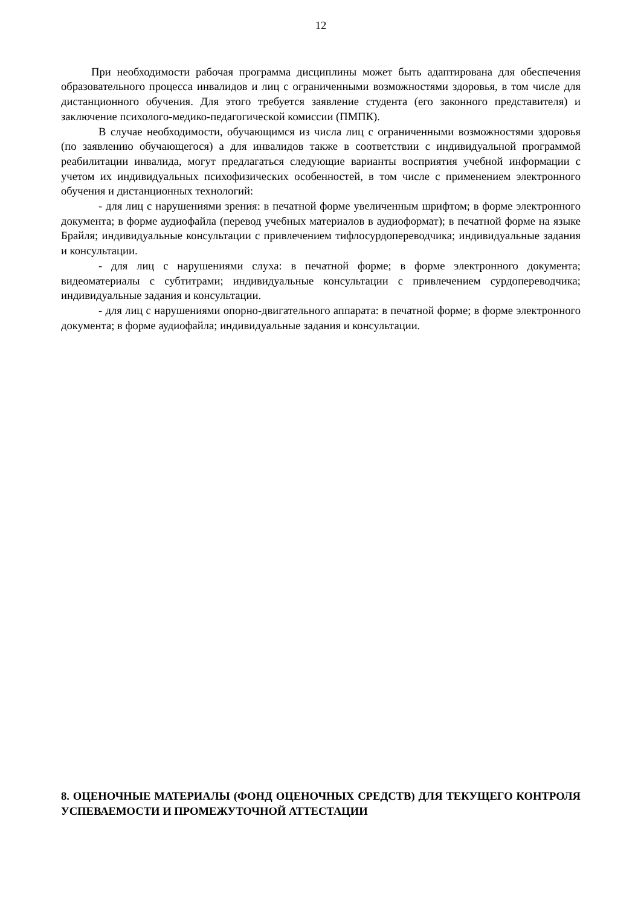12
При необходимости рабочая программа дисциплины может быть адаптирована для обеспечения образовательного процесса инвалидов и лиц с ограниченными возможностями здоровья, в том числе для дистанционного обучения. Для этого требуется заявление студента (его законного представителя) и заключение психолого-медико-педагогической комиссии (ПМПК).
В случае необходимости, обучающимся из числа лиц с ограниченными возможностями здоровья (по заявлению обучающегося) а для инвалидов также в соответствии с индивидуальной программой реабилитации инвалида, могут предлагаться следующие варианты восприятия учебной информации с учетом их индивидуальных психофизических особенностей, в том числе с применением электронного обучения и дистанционных технологий:
- для лиц с нарушениями зрения: в печатной форме увеличенным шрифтом; в форме электронного документа; в форме аудиофайла (перевод учебных материалов в аудиоформат); в печатной форме на языке Брайля; индивидуальные консультации с привлечением тифлосурдопереводчика; индивидуальные задания и консультации.
- для лиц с нарушениями слуха: в печатной форме; в форме электронного документа; видеоматериалы с субтитрами; индивидуальные консультации с привлечением сурдопереводчика; индивидуальные задания и консультации.
- для лиц с нарушениями опорно-двигательного аппарата: в печатной форме; в форме электронного документа; в форме аудиофайла; индивидуальные задания и консультации.
8. ОЦЕНОЧНЫЕ МАТЕРИАЛЫ (ФОНД ОЦЕНОЧНЫХ СРЕДСТВ) ДЛЯ ТЕКУЩЕГО КОНТРОЛЯ УСПЕВАЕМОСТИ И ПРОМЕЖУТОЧНОЙ АТТЕСТАЦИИ